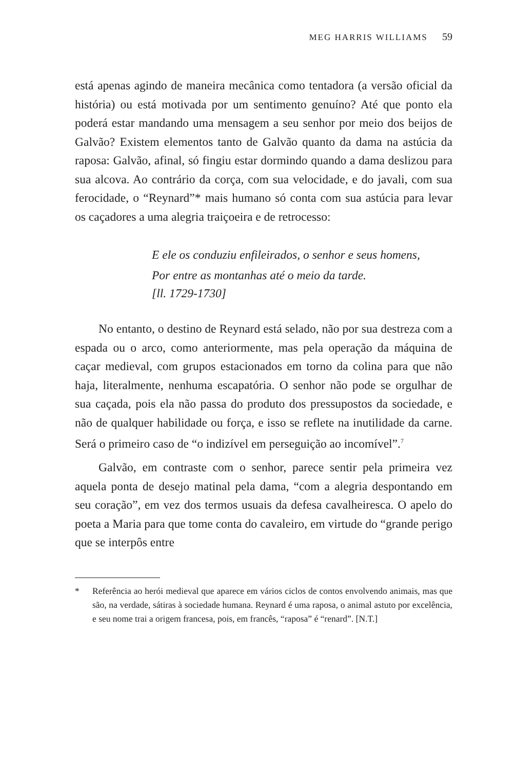MEG HARRIS WILLIAMS 59
está apenas agindo de maneira mecânica como tentadora (a versão oficial da história) ou está motivada por um sentimento genuíno? Até que ponto ela poderá estar mandando uma mensagem a seu senhor por meio dos beijos de Galvão? Existem elementos tanto de Galvão quanto da dama na astúcia da raposa: Galvão, afinal, só fingiu estar dormindo quando a dama deslizou para sua alcova. Ao contrário da corça, com sua velocidade, e do javali, com sua ferocidade, o “Reynard”* mais humano só conta com sua astúcia para levar os caçadores a uma alegria traiçoeira e de retrocesso:
E ele os conduziu enfileirados, o senhor e seus homens,
Por entre as montanhas até o meio da tarde.
[ll. 1729-1730]
No entanto, o destino de Reynard está selado, não por sua destreza com a espada ou o arco, como anteriormente, mas pela operação da máquina de caçar medieval, com grupos estacionados em torno da colina para que não haja, literalmente, nenhuma escapatória. O senhor não pode se orgulhar de sua caçada, pois ela não passa do produto dos pressupostos da sociedade, e não de qualquer habilidade ou força, e isso se reflete na inutilidade da carne. Será o primeiro caso de “o indizível em perseguição ao incomível”.<sup>7</sup>
Galvão, em contraste com o senhor, parece sentir pela primeira vez aquela ponta de desejo matinal pela dama, “com a alegria despontando em seu coração”, em vez dos termos usuais da defesa cavalheiresca. O apelo do poeta a Maria para que tome conta do cavaleiro, em virtude do “grande perigo que se interpôs entre
* Referência ao herói medieval que aparece em vários ciclos de contos envolvendo animais, mas que são, na verdade, sátiras à sociedade humana. Reynard é uma raposa, o animal astuto por excelência, e seu nome trai a origem francesa, pois, em francês, “raposa” é “renard”. [N.T.]